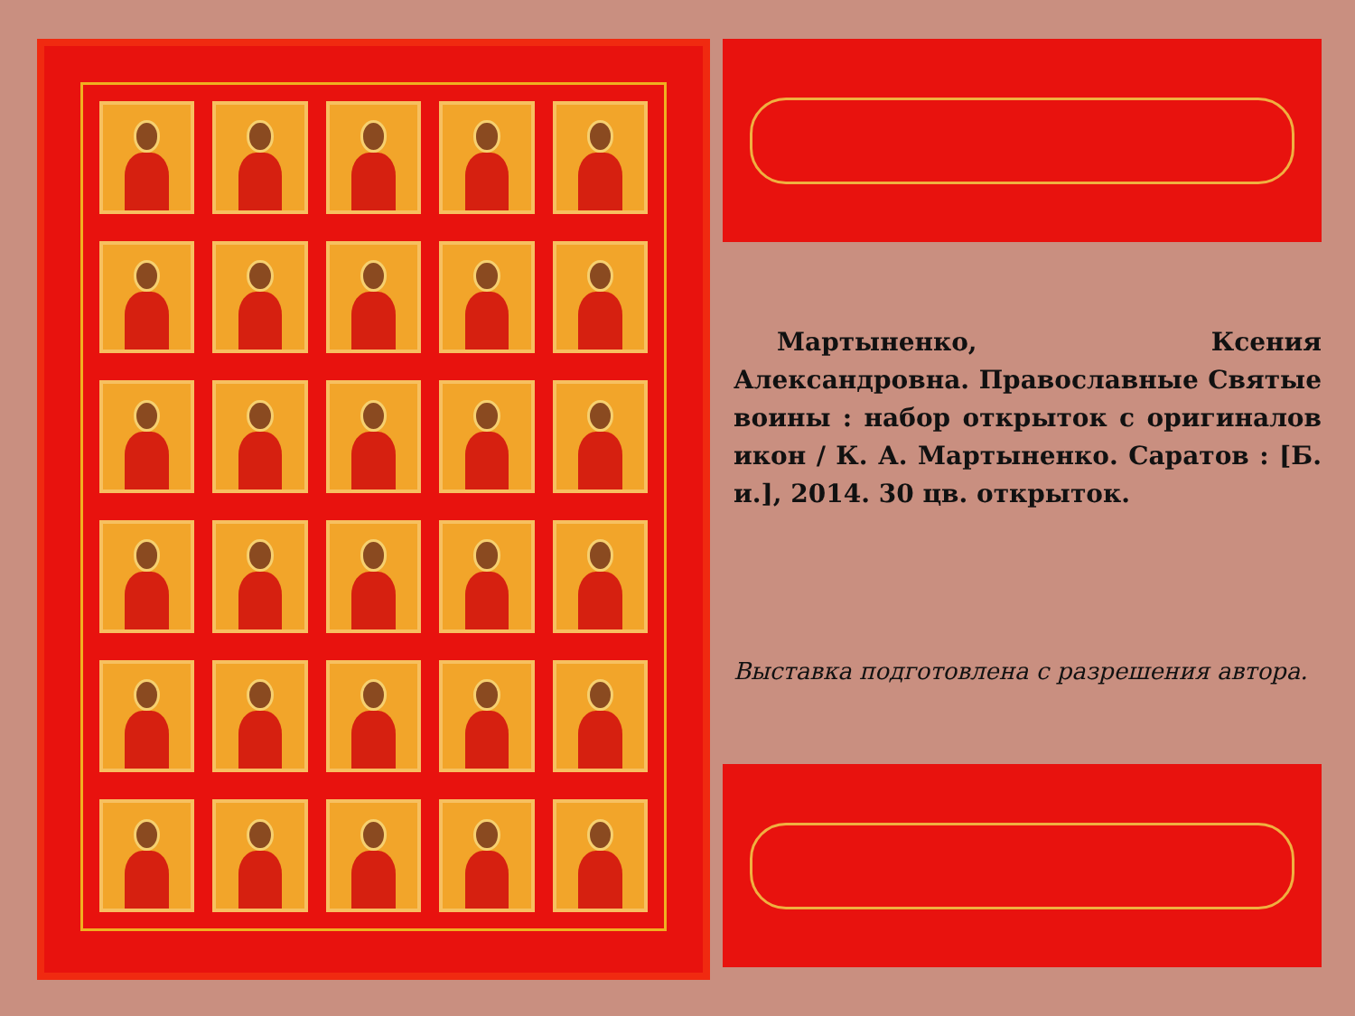Мартыненко, Ксения Александровна. Православные Святые воины : набор открыток с оригиналов икон / К. А. Мартыненко. Саратов : [Б. и.], 2014. 30 цв. открыток.
Выставка подготовлена с разрешения автора.